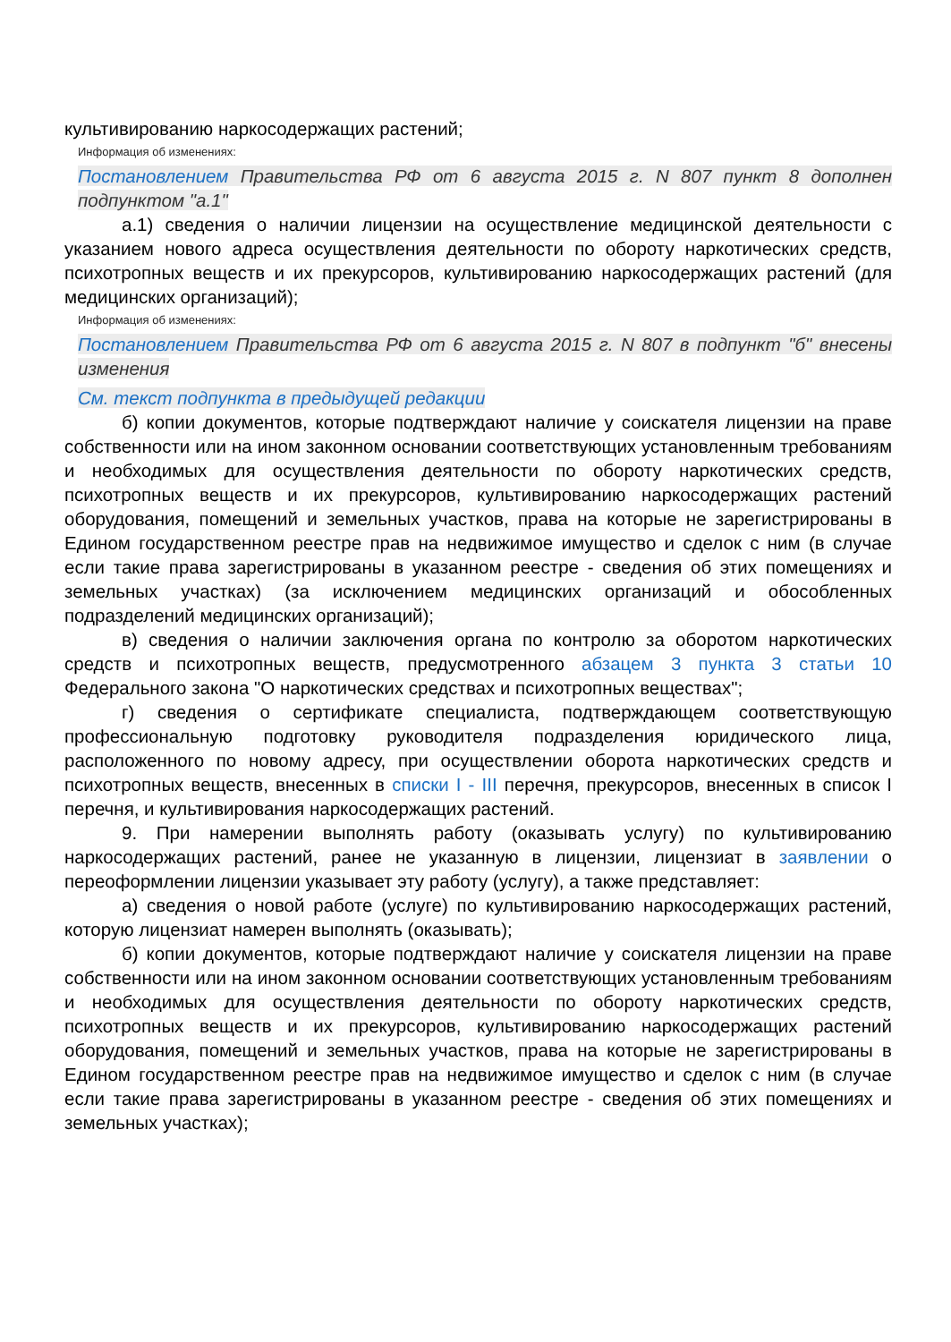культивированию наркосодержащих растений;
Информация об изменениях:
Постановлением Правительства РФ от 6 августа 2015 г. N 807 пункт 8 дополнен подпунктом "а.1"
а.1) сведения о наличии лицензии на осуществление медицинской деятельности с указанием нового адреса осуществления деятельности по обороту наркотических средств, психотропных веществ и их прекурсоров, культивированию наркосодержащих растений (для медицинских организаций);
Информация об изменениях:
Постановлением Правительства РФ от 6 августа 2015 г. N 807 в подпункт "б" внесены изменения
См. текст подпункта в предыдущей редакции
б) копии документов, которые подтверждают наличие у соискателя лицензии на праве собственности или на ином законном основании соответствующих установленным требованиям и необходимых для осуществления деятельности по обороту наркотических средств, психотропных веществ и их прекурсоров, культивированию наркосодержащих растений оборудования, помещений и земельных участков, права на которые не зарегистрированы в Едином государственном реестре прав на недвижимое имущество и сделок с ним (в случае если такие права зарегистрированы в указанном реестре - сведения об этих помещениях и земельных участках) (за исключением медицинских организаций и обособленных подразделений медицинских организаций);
в) сведения о наличии заключения органа по контролю за оборотом наркотических средств и психотропных веществ, предусмотренного абзацем 3 пункта 3 статьи 10 Федерального закона "О наркотических средствах и психотропных веществах";
г) сведения о сертификате специалиста, подтверждающем соответствующую профессиональную подготовку руководителя подразделения юридического лица, расположенного по новому адресу, при осуществлении оборота наркотических средств и психотропных веществ, внесенных в списки I - III перечня, прекурсоров, внесенных в список I перечня, и культивирования наркосодержащих растений.
9. При намерении выполнять работу (оказывать услугу) по культивированию наркосодержащих растений, ранее не указанную в лицензии, лицензиат в заявлении о переоформлении лицензии указывает эту работу (услугу), а также представляет:
а) сведения о новой работе (услуге) по культивированию наркосодержащих растений, которую лицензиат намерен выполнять (оказывать);
б) копии документов, которые подтверждают наличие у соискателя лицензии на праве собственности или на ином законном основании соответствующих установленным требованиям и необходимых для осуществления деятельности по обороту наркотических средств, психотропных веществ и их прекурсоров, культивированию наркосодержащих растений оборудования, помещений и земельных участков, права на которые не зарегистрированы в Едином государственном реестре прав на недвижимое имущество и сделок с ним (в случае если такие права зарегистрированы в указанном реестре - сведения об этих помещениях и земельных участках);